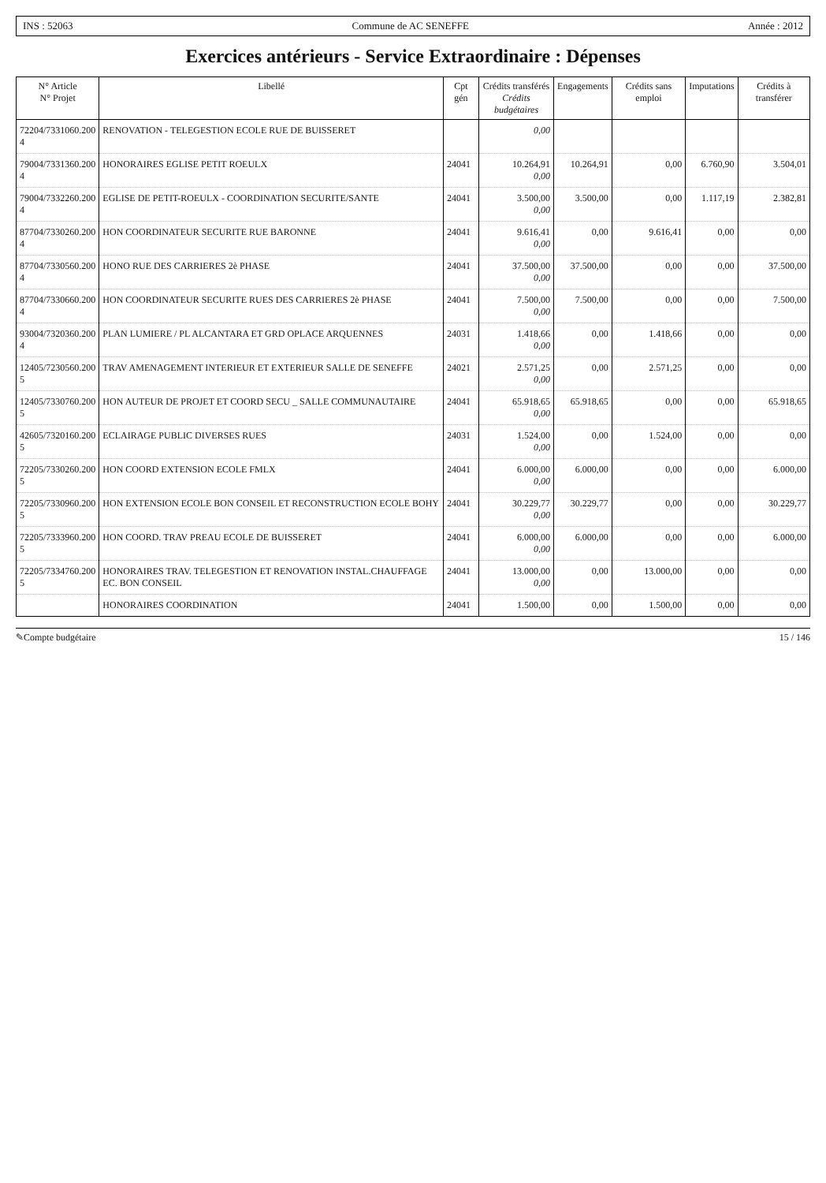INS : 52063 Commune de AC SENEFFE Année : 2012
Exercices antérieurs - Service Extraordinaire : Dépenses
| N° Article N° Projet | Libellé | Cpt gén | Crédits transférés Crédits budgétaires | Engagements | Crédits sans emploi | Imputations | Crédits à transférer |
| --- | --- | --- | --- | --- | --- | --- | --- |
| 72204/7331060.200 4 | RENOVATION - TELEGESTION ECOLE RUE DE BUISSERET | | 0,00 | | | | |
| 79004/7331360.200 4 | HONORAIRES EGLISE PETIT ROEULX | 24041 | 10.264,91 0,00 | 10.264,91 | 0,00 | 6.760,90 | 3.504,01 |
| 79004/7332260.200 4 | EGLISE DE PETIT-ROEULX - COORDINATION SECURITE/SANTE | 24041 | 3.500,00 0,00 | 3.500,00 | 0,00 | 1.117,19 | 2.382,81 |
| 87704/7330260.200 4 | HON COORDINATEUR SECURITE RUE BARONNE | 24041 | 9.616,41 0,00 | 0,00 | 9.616,41 | 0,00 | 0,00 |
| 87704/7330560.200 4 | HONO RUE DES CARRIERES 2è PHASE | 24041 | 37.500,00 0,00 | 37.500,00 | 0,00 | 0,00 | 37.500,00 |
| 87704/7330660.200 4 | HON COORDINATEUR SECURITE RUES DES CARRIERES 2è PHASE | 24041 | 7.500,00 0,00 | 7.500,00 | 0,00 | 0,00 | 7.500,00 |
| 93004/7320360.200 4 | PLAN LUMIERE / PL ALCANTARA ET GRD OPLACE ARQUENNES | 24031 | 1.418,66 0,00 | 0,00 | 1.418,66 | 0,00 | 0,00 |
| 12405/7230560.200 5 | TRAV AMENAGEMENT INTERIEUR ET EXTERIEUR SALLE DE SENEFFE | 24021 | 2.571,25 0,00 | 0,00 | 2.571,25 | 0,00 | 0,00 |
| 12405/7330760.200 5 | HON AUTEUR DE PROJET ET COORD SECU _ SALLE COMMUNAUTAIRE | 24041 | 65.918,65 0,00 | 65.918,65 | 0,00 | 0,00 | 65.918,65 |
| 42605/7320160.200 5 | ECLAIRAGE PUBLIC DIVERSES RUES | 24031 | 1.524,00 0,00 | 0,00 | 1.524,00 | 0,00 | 0,00 |
| 72205/7330260.200 5 | HON COORD EXTENSION ECOLE FMLX | 24041 | 6.000,00 0,00 | 6.000,00 | 0,00 | 0,00 | 6.000,00 |
| 72205/7330960.200 5 | HON EXTENSION ECOLE BON CONSEIL ET RECONSTRUCTION ECOLE BOHY | 24041 | 30.229,77 0,00 | 30.229,77 | 0,00 | 0,00 | 30.229,77 |
| 72205/7333960.200 5 | HON COORD. TRAV PREAU ECOLE DE BUISSERET | 24041 | 6.000,00 0,00 | 6.000,00 | 0,00 | 0,00 | 6.000,00 |
| 72205/7334760.200 5 | HONORAIRES TRAV. TELEGESTION ET RENOVATION INSTAL.CHAUFFAGE EC. BON CONSEIL | 24041 | 13.000,00 0,00 | 0,00 | 13.000,00 | 0,00 | 0,00 |
| | HONORAIRES COORDINATION | 24041 | 1.500,00 | 0,00 | 1.500,00 | 0,00 | 0,00 |
✎Compte budgétaire 15 / 146